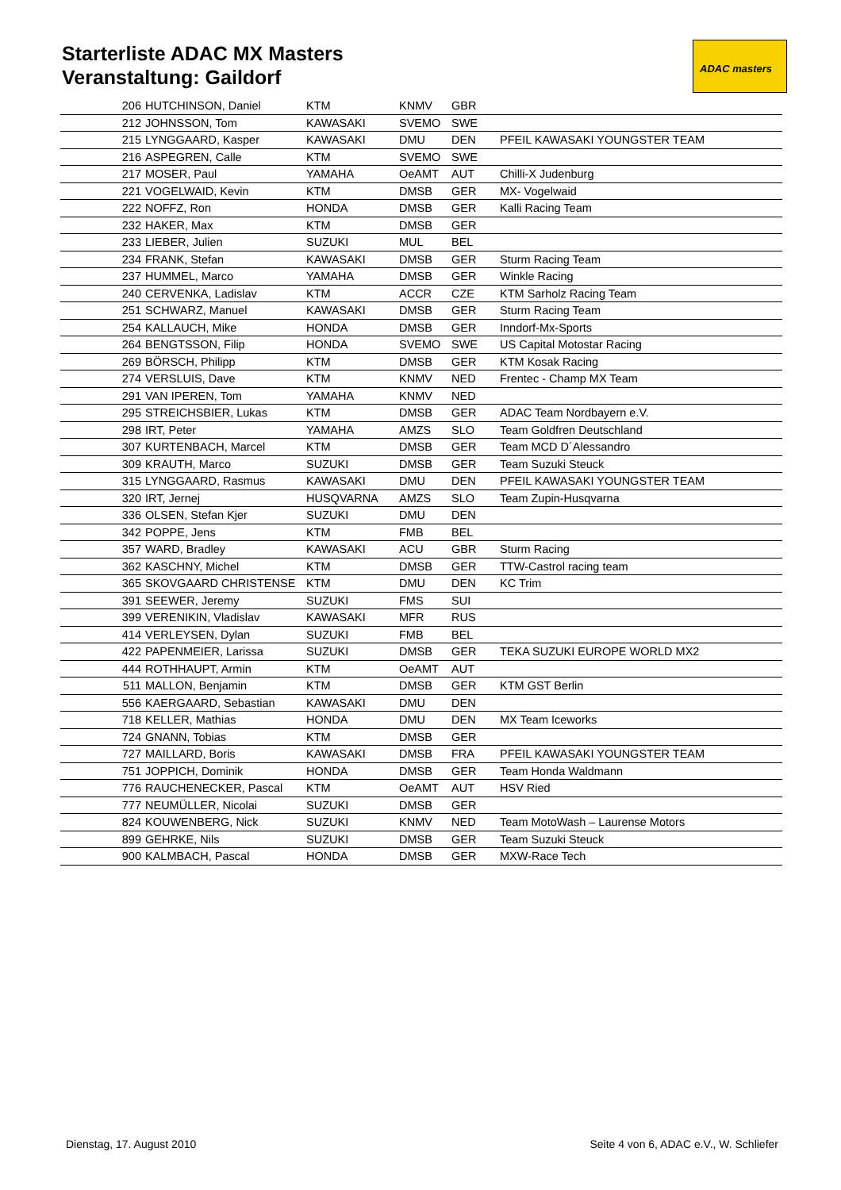Starterliste ADAC MX Masters
Veranstaltung: Gaildorf
ADAC masters
| 206 | HUTCHINSON, Daniel | KTM | KNMV | GBR | |
| 212 | JOHNSSON, Tom | KAWASAKI | SVEMO | SWE | |
| 215 | LYNGGAARD, Kasper | KAWASAKI | DMU | DEN | PFEIL KAWASAKI YOUNGSTER TEAM |
| 216 | ASPEGREN, Calle | KTM | SVEMO | SWE | |
| 217 | MOSER, Paul | YAMAHA | OeAMT | AUT | Chilli-X Judenburg |
| 221 | VOGELWAID, Kevin | KTM | DMSB | GER | MX- Vogelwaid |
| 222 | NOFFZ, Ron | HONDA | DMSB | GER | Kalli Racing Team |
| 232 | HAKER, Max | KTM | DMSB | GER | |
| 233 | LIEBER, Julien | SUZUKI | MUL | BEL | |
| 234 | FRANK, Stefan | KAWASAKI | DMSB | GER | Sturm Racing Team |
| 237 | HUMMEL, Marco | YAMAHA | DMSB | GER | Winkle Racing |
| 240 | CERVENKA, Ladislav | KTM | ACCR | CZE | KTM Sarholz Racing Team |
| 251 | SCHWARZ, Manuel | KAWASAKI | DMSB | GER | Sturm Racing Team |
| 254 | KALLAUCH, Mike | HONDA | DMSB | GER | Inndorf-Mx-Sports |
| 264 | BENGTSSON, Filip | HONDA | SVEMO | SWE | US Capital Motostar Racing |
| 269 | BÖRSCH, Philipp | KTM | DMSB | GER | KTM Kosak Racing |
| 274 | VERSLUIS, Dave | KTM | KNMV | NED | Frentec - Champ MX Team |
| 291 | VAN IPEREN, Tom | YAMAHA | KNMV | NED | |
| 295 | STREICHSBIER, Lukas | KTM | DMSB | GER | ADAC Team Nordbayern e.V. |
| 298 | IRT, Peter | YAMAHA | AMZS | SLO | Team Goldfren Deutschland |
| 307 | KURTENBACH, Marcel | KTM | DMSB | GER | Team MCD D´Alessandro |
| 309 | KRAUTH, Marco | SUZUKI | DMSB | GER | Team Suzuki Steuck |
| 315 | LYNGGAARD, Rasmus | KAWASAKI | DMU | DEN | PFEIL KAWASAKI YOUNGSTER TEAM |
| 320 | IRT, Jernej | HUSQVARNA | AMZS | SLO | Team Zupin-Husqvarna |
| 336 | OLSEN, Stefan Kjer | SUZUKI | DMU | DEN | |
| 342 | POPPE, Jens | KTM | FMB | BEL | |
| 357 | WARD, Bradley | KAWASAKI | ACU | GBR | Sturm Racing |
| 362 | KASCHNY, Michel | KTM | DMSB | GER | TTW-Castrol racing team |
| 365 | SKOVGAARD CHRISTENSE | KTM | DMU | DEN | KC Trim |
| 391 | SEEWER, Jeremy | SUZUKI | FMS | SUI | |
| 399 | VERENIKIN, Vladislav | KAWASAKI | MFR | RUS | |
| 414 | VERLEYSEN, Dylan | SUZUKI | FMB | BEL | |
| 422 | PAPENMEIER, Larissa | SUZUKI | DMSB | GER | TEKA SUZUKI EUROPE WORLD MX2 |
| 444 | ROTHHAUPT, Armin | KTM | OeAMT | AUT | |
| 511 | MALLON, Benjamin | KTM | DMSB | GER | KTM GST Berlin |
| 556 | KAERGAARD, Sebastian | KAWASAKI | DMU | DEN | |
| 718 | KELLER, Mathias | HONDA | DMU | DEN | MX Team Iceworks |
| 724 | GNANN, Tobias | KTM | DMSB | GER | |
| 727 | MAILLARD, Boris | KAWASAKI | DMSB | FRA | PFEIL KAWASAKI YOUNGSTER TEAM |
| 751 | JOPPICH, Dominik | HONDA | DMSB | GER | Team Honda Waldmann |
| 776 | RAUCHENECKER, Pascal | KTM | OeAMT | AUT | HSV Ried |
| 777 | NEUMÜLLER, Nicolai | SUZUKI | DMSB | GER | |
| 824 | KOUWENBERG, Nick | SUZUKI | KNMV | NED | Team MotoWash – Laurense Motors |
| 899 | GEHRKE, Nils | SUZUKI | DMSB | GER | Team Suzuki Steuck |
| 900 | KALMBACH, Pascal | HONDA | DMSB | GER | MXW-Race Tech |
Dienstag, 17. August 2010 Seite 4 von 6, ADAC e.V., W. Schliefer